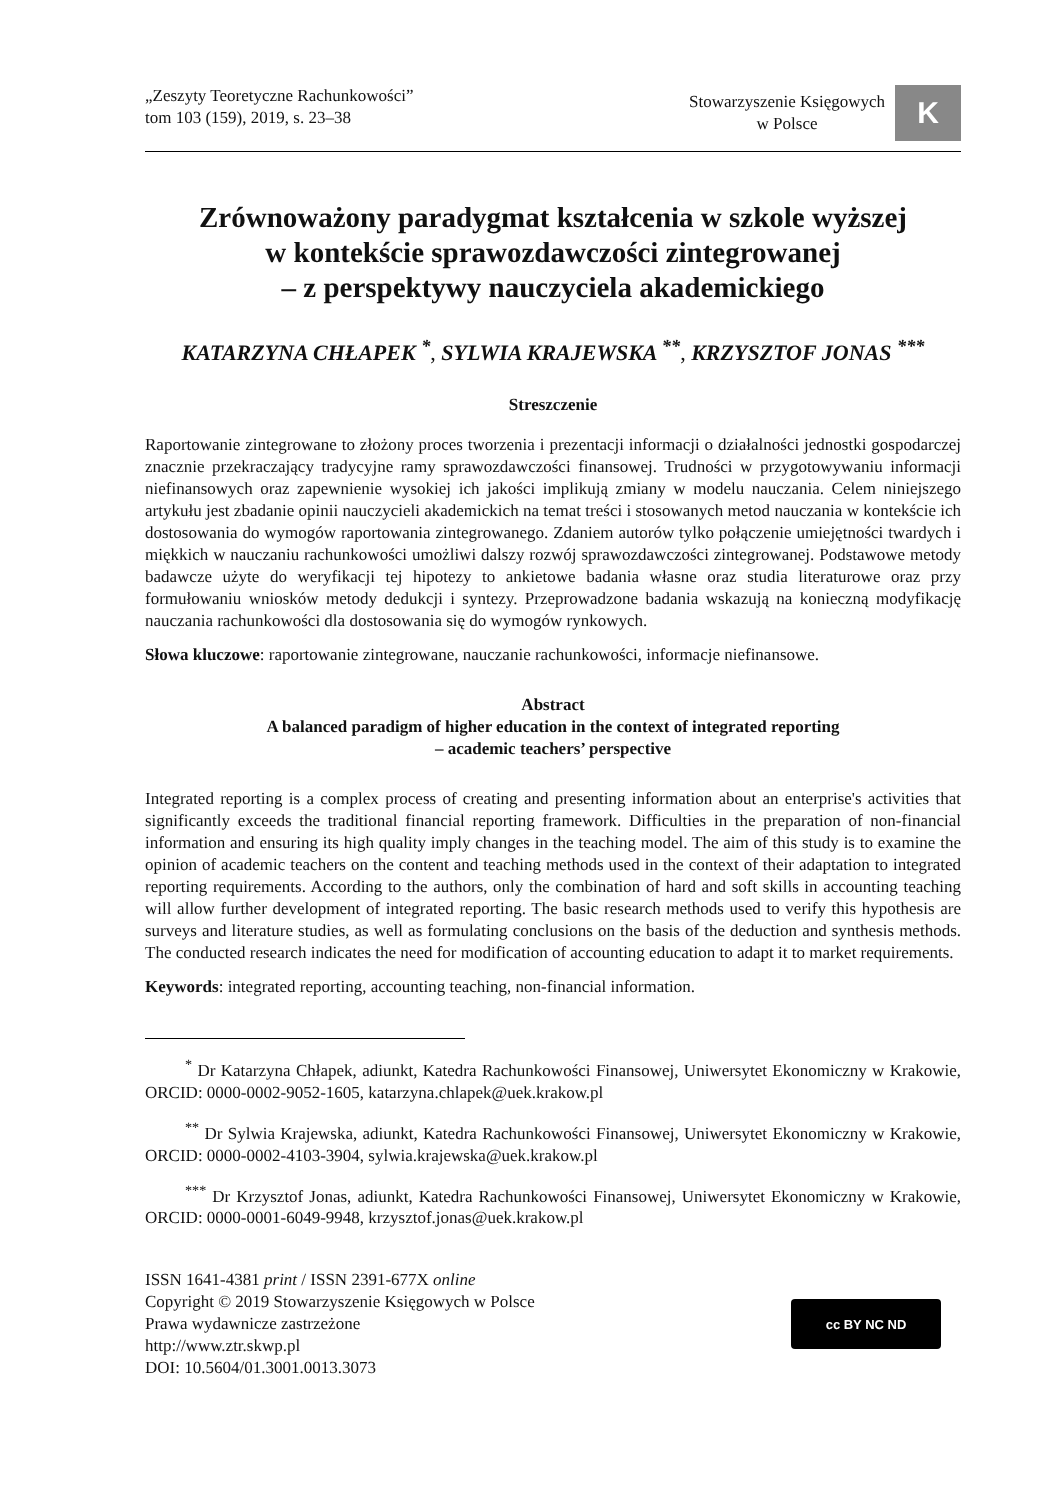„Zeszyty Teoretyczne Rachunkowości”
tom 103 (159), 2019, s. 23–38
Stowarzyszenie Księgowych
w Polsce
K
Zrównoważony paradygmat kształcenia w szkole wyższej
w kontekście sprawozdawczości zintegrowanej
– z perspektywy nauczyciela akademickiego
KATARZYNA CHŁAPEK <sup>*</sup>, SYLWIA KRAJEWSKA <sup>**</sup>, KRZYSZTOF JONAS <sup>***</sup>
Streszczenie
Raportowanie zintegrowane to złożony proces tworzenia i prezentacji informacji o działalności jednostki gospodarczej znacznie przekraczający tradycyjne ramy sprawozdawczości finansowej. Trudności w przygotowywaniu informacji niefinansowych oraz zapewnienie wysokiej ich jakości implikują zmiany w modelu nauczania. Celem niniejszego artykułu jest zbadanie opinii nauczycieli akademickich na temat treści i stosowanych metod nauczania w kontekście ich dostosowania do wymogów raportowania zintegrowanego. Zdaniem autorów tylko połączenie umiejętności twardych i miękkich w nauczaniu rachunkowości umożliwi dalszy rozwój sprawozdawczości zintegrowanej. Podstawowe metody badawcze użyte do weryfikacji tej hipotezy to ankietowe badania własne oraz studia literaturowe oraz przy formułowaniu wniosków metody dedukcji i syntezy. Przeprowadzone badania wskazują na konieczną modyfikację nauczania rachunkowości dla dostosowania się do wymogów rynkowych.
Słowa kluczowe: raportowanie zintegrowane, nauczanie rachunkowości, informacje niefinansowe.
Abstract
A balanced paradigm of higher education in the context of integrated reporting
– academic teachers’ perspective
Integrated reporting is a complex process of creating and presenting information about an enterprise's activities that significantly exceeds the traditional financial reporting framework. Difficulties in the preparation of non-financial information and ensuring its high quality imply changes in the teaching model. The aim of this study is to examine the opinion of academic teachers on the content and teaching methods used in the context of their adaptation to integrated reporting requirements. According to the authors, only the combination of hard and soft skills in accounting teaching will allow further development of integrated reporting. The basic research methods used to verify this hypothesis are surveys and literature studies, as well as formulating conclusions on the basis of the deduction and synthesis methods. The conducted research indicates the need for modification of accounting education to adapt it to market requirements.
Keywords: integrated reporting, accounting teaching, non-financial information.
<sup>*</sup> Dr Katarzyna Chłapek, adiunkt, Katedra Rachunkowości Finansowej, Uniwersytet Ekonomiczny w Krakowie, ORCID: 0000-0002-9052-1605, katarzyna.chlapek@uek.krakow.pl
<sup>**</sup> Dr Sylwia Krajewska, adiunkt, Katedra Rachunkowości Finansowej, Uniwersytet Ekonomiczny w Krakowie, ORCID: 0000-0002-4103-3904, sylwia.krajewska@uek.krakow.pl
<sup>***</sup> Dr Krzysztof Jonas, adiunkt, Katedra Rachunkowości Finansowej, Uniwersytet Ekonomiczny w Krakowie, ORCID: 0000-0001-6049-9948, krzysztof.jonas@uek.krakow.pl
ISSN 1641-4381 print / ISSN 2391-677X online
Copyright © 2019 Stowarzyszenie Księgowych w Polsce
Prawa wydawnicze zastrzeżone
http://www.ztr.skwp.pl
DOI: 10.5604/01.3001.0013.3073
cc BY NC ND